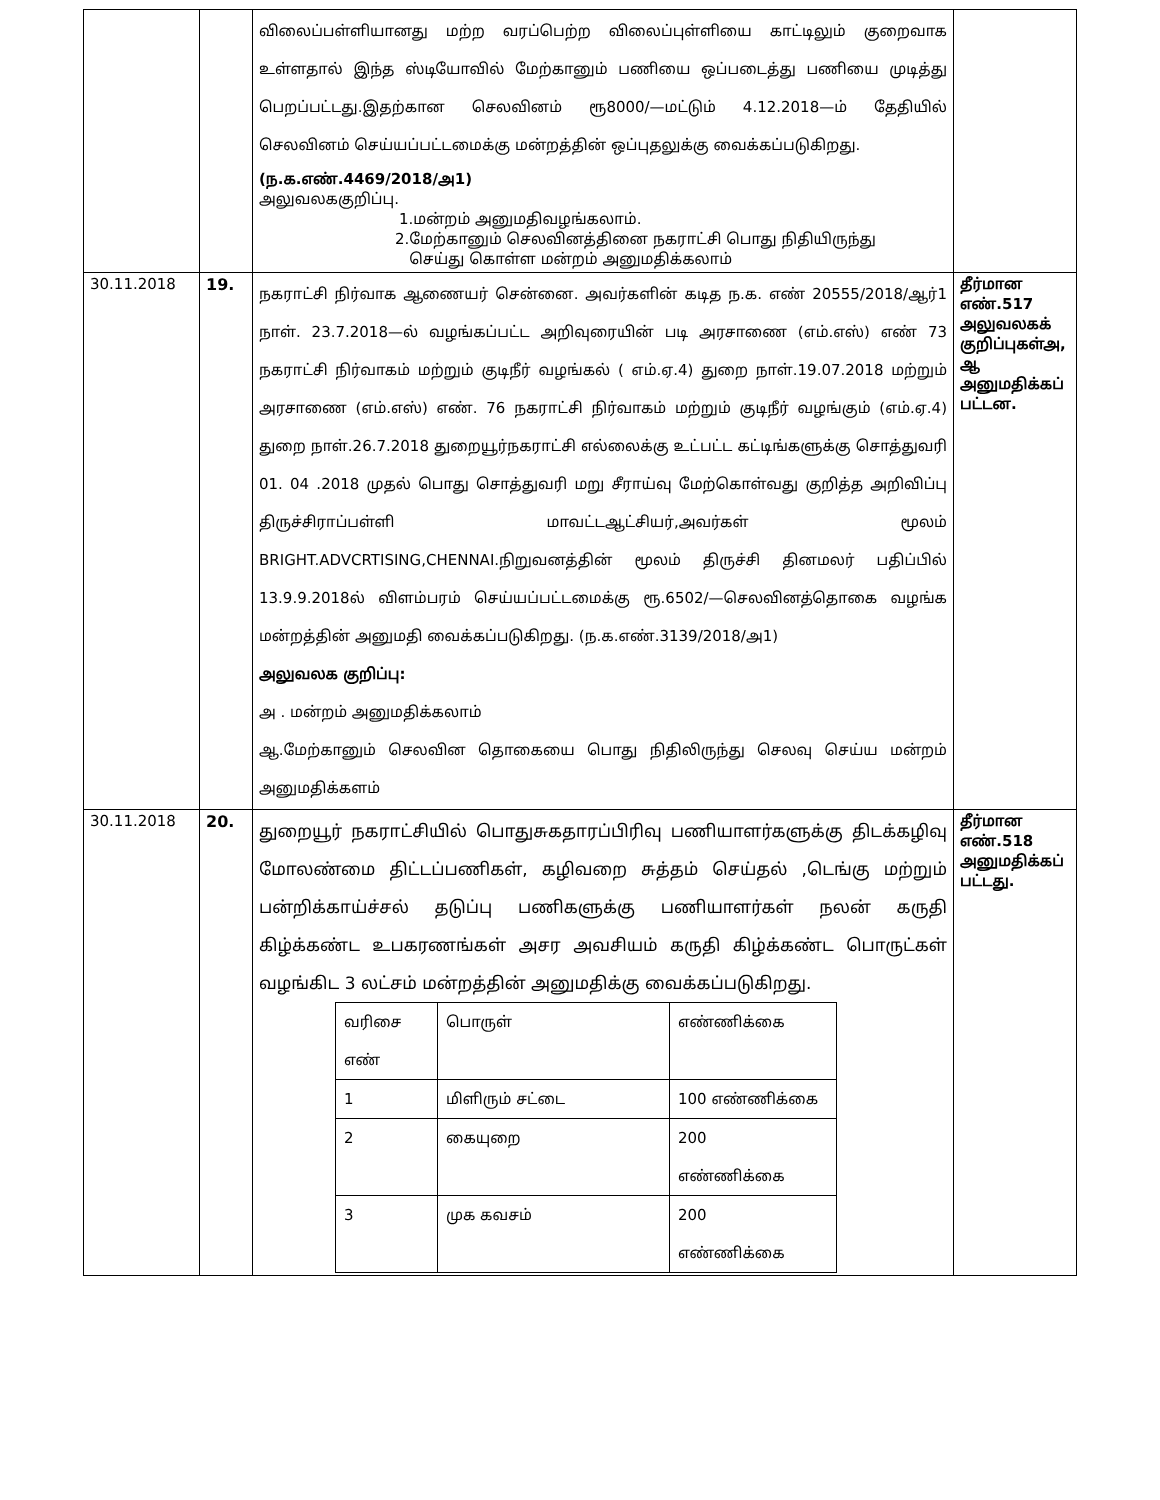| | | விலைப்பள்ளியானது மற்ற வரப்பெற்ற விலைப்புள்ளியை காட்டிலும் குறைவாக உள்ளதால் இந்த ஸ்டியோவில் மேற்கானும் பணியை ஒப்படைத்து பணியை முடித்து பெறப்பட்டது.இதற்கான செலவினம் ரூ8000/—மட்டும் 4.12.2018—ம் தேதியில் செலவினம் செய்யப்பட்டமைக்கு மன்றத்தின் ஒப்புதலுக்கு வைக்கப்படுகிறது. (ந.க.எண்.4469/2018/அ1) அலுவலககுறிப்பு. 1.மன்றம் அனுமதிவழங்கலாம். 2.மேற்கானும் செலவினத்தினை நகராட்சி பொது நிதியிருந்து செய்து கொள்ள மன்றம் அனுமதிக்கலாம் | |
| 30.11.2018 | 19. | நகராட்சி நிர்வாக ஆணையர் சென்னை. அவர்களின் கடித ந.க. எண் 20555/2018/ஆர்1 நாள். 23.7.2018—ல் வழங்கப்பட்ட அறிவுரையின் படி அரசாணை (எம்.எஸ்) எண் 73 நகராட்சி நிர்வாகம் மற்றும் குடிநீர் வழங்கல் ( எம்.ஏ.4) துறை நாள்.19.07.2018 மற்றும் அரசாணை (எம்.எஸ்) எண். 76 நகராட்சி நிர்வாகம் மற்றும் குடிநீர் வழங்கும் (எம்.ஏ.4) துறை நாள்.26.7.2018 துறையூர்நகராட்சி எல்லைக்கு உட்பட்ட கட்டிங்களுக்கு சொத்துவரி 01. 04 .2018 முதல் பொது சொத்துவரி மறு சீராய்வு மேற்கொள்வது குறித்த அறிவிப்பு திருச்சிராப்பள்ளி மாவட்டஆட்சியர்,அவர்கள் மூலம் BRIGHT.ADVCRTISING,CHENNAI.நிறுவனத்தின் மூலம் திருச்சி தினமலர் பதிப்பில் 13.9.9.2018ல் விளம்பரம் செய்யப்பட்டமைக்கு ரூ.6502/—செலவினத்தொகை வழங்க மன்றத்தின் அனுமதி வைக்கப்படுகிறது. (ந.க.எண்.3139/2018/அ1) அலுவலக குறிப்பு: அ . மன்றம் அனுமதிக்கலாம் ஆ.மேற்கானும் செலவின தொகையை பொது நிதிலிருந்து செலவு செய்ய மன்றம் அனுமதிக்களம் | தீர்மான எண்.517 அலுவலகக் குறிப்புகள்அ, ஆ அனுமதிக்கப் பட்டன. |
| 30.11.2018 | 20. | துறையூர் நகராட்சியில் பொதுசுகதாரப்பிரிவு பணியாளர்களுக்கு திடக்கழிவு மோலண்மை திட்டப்பணிகள், கழிவறை சுத்தம் செய்தல் ,டெங்கு மற்றும் பன்றிக்காய்ச்சல் தடுப்பு பணிகளுக்கு பணியாளர்கள் நலன் கருதி கிழ்க்கண்ட உபகரணங்கள் அசர அவசியம் கருதி கிழ்க்கண்ட பொருட்கள் வழங்கிட 3 லட்சம் மன்றத்தின் அனுமதிக்கு வைக்கப்படுகிறது. / வரிசை எண் / பொருள் / எண்ணிக்கை / / 1 / மிளிரும் சட்டை / 100 எண்ணிக்கை / / 2 / கையுறை / 200 எண்ணிக்கை / / 3 / முக கவசம் / 200 எண்ணிக்கை / | தீர்மான எண்.518 அனுமதிக்கப் பட்டது. |